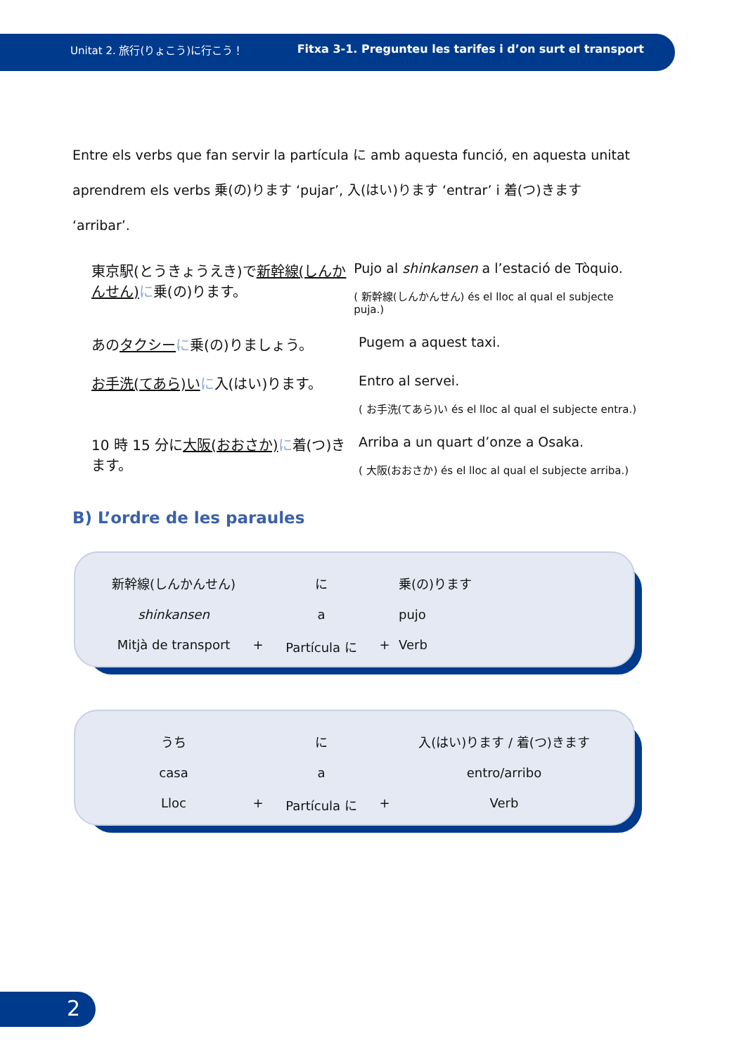Unitat 2. 旅行(りょこう)に行こう！ Fitxa 3-1. Pregunteu les tarifes i d’on surt el transport
Entre els verbs que fan servir la partícula に amb aquesta funció, en aquesta unitat aprendrem els verbs 乗(の)ります ‘pujar’, 入(はい)ります ‘entrar’ i 着(つ)きます ‘arribar’.
東京駅(とうきょうえき)で新幹線(しんかんせん) に乗(の)ります。
Pujo al shinkansen a l’estació de Tòquio.
( 新幹線(しんかんせん) és el lloc al qual el subjecte puja.)
あのタクシー に乗(の)りましょう。 Pugem a aquest taxi.
お手洗(てあら)い に入(はい)ります。 Entro al servei.
( お手洗(てあら)い és el lloc al qual el subjecte entra.)
10 時 15 分に大阪(おおさか) に着(つ)きます。
Arriba a un quart d’onze a Osaka.
( 大阪(おおさか) és el lloc al qual el subjecte arriba.)
B) L’ordre de les paraules
新幹線(しんかんせん)
に
乗(の)ります
shinkansen
a
pujo
Mitjà de transport
+
Partícula に
+
Verb
うち
に
入(はい)ります / 着(つ)きます
casa
a
entro/arribo
Lloc
+
Partícula に
+
Verb
2